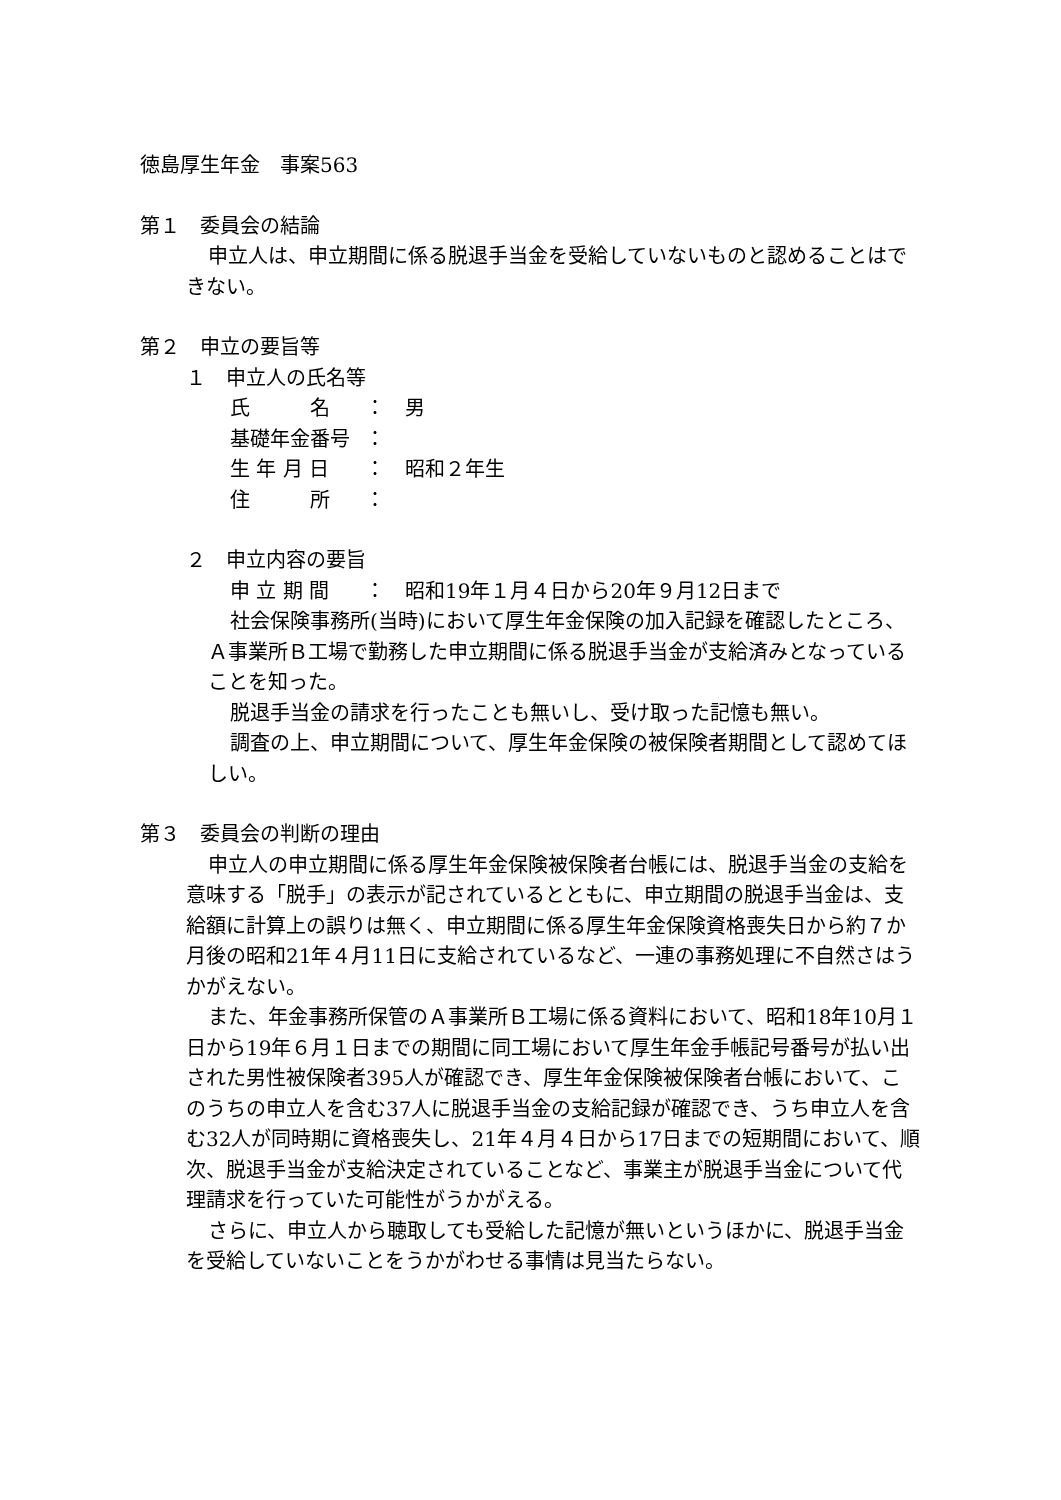徳島厚生年金　事案563
第１　委員会の結論
申立人は、申立期間に係る脱退手当金を受給していないものと認めることはできない。
第２　申立の要旨等
１　申立人の氏名等
氏　　　名 ： 男
基礎年金番号 ：
生 年 月 日 ： 昭和２年生
住　　　所 ：
２　申立内容の要旨
申 立 期 間 ： 昭和19年１月４日から20年９月12日まで
社会保険事務所(当時)において厚生年金保険の加入記録を確認したところ、Ａ事業所Ｂ工場で勤務した申立期間に係る脱退手当金が支給済みとなっていることを知った。
脱退手当金の請求を行ったことも無いし、受け取った記憶も無い。
調査の上、申立期間について、厚生年金保険の被保険者期間として認めてほしい。
第３　委員会の判断の理由
申立人の申立期間に係る厚生年金保険被保険者台帳には、脱退手当金の支給を意味する「脱手」の表示が記されているとともに、申立期間の脱退手当金は、支給額に計算上の誤りは無く、申立期間に係る厚生年金保険資格喪失日から約７か月後の昭和21年４月11日に支給されているなど、一連の事務処理に不自然さはうかがえない。
また、年金事務所保管のＡ事業所Ｂ工場に係る資料において、昭和18年10月１日から19年６月１日までの期間に同工場において厚生年金手帳記号番号が払い出された男性被保険者395人が確認でき、厚生年金保険被保険者台帳において、このうちの申立人を含む37人に脱退手当金の支給記録が確認でき、うち申立人を含む32人が同時期に資格喪失し、21年４月４日から17日までの短期間において、順次、脱退手当金が支給決定されていることなど、事業主が脱退手当金について代理請求を行っていた可能性がうかがえる。
さらに、申立人から聴取しても受給した記憶が無いというほかに、脱退手当金を受給していないことをうかがわせる事情は見当たらない。